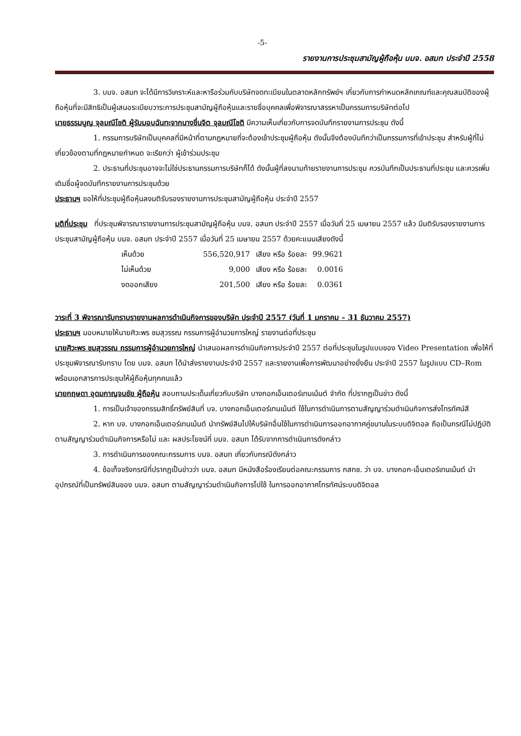-5-
รายงานการประชุมสามัญผู้ถือหุ้น บมจ. อสมท ประจำปี 2558
3. บมจ. อสมท จะได้มีการวิเคราะห์และหารือร่วมกับบริษัทจดทะเบียนในตลาดหลักทรัพย์ฯ เกี่ยวกับการกำหนดหลักเกณฑ์และคุณสมบัติของผู้ถือหุ้นที่จะมีสิทธิเป็นผู้เสนอระเบียบวาระการประชุมสามัญผู้ถือหุ้นและรายชื่อบุคคลเพื่อพิจารณาสรรหาเป็นกรรมการบริษัทต่อไป
นายธรรมนูญ จุลมณีโชติ ผู้รับมอบฉันทะจากนางชื่นจิต จุลมณีโชติ มีความเห็นเกี่ยวกับการจดบันทึกรายงานการประชุม ดังนี้
1. กรรมการบริษัทเป็นบุคคลที่มีหน้าที่ตามกฎหมายที่จะต้องเข้าประชุมผู้ถือหุ้น ดังนั้นจึงต้องบันทึกว่าเป็นกรรมการที่เข้าประชุม สำหรับผู้ที่ไม่เกี่ยวข้องตามที่กฎหมายกำหนด จะเรียกว่า ผู้เข้าร่วมประชุม
2. ประธานที่ประชุมอาจจะไม่ใช่ประธานกรรมการบริษัทก็ได้ ดังนั้นผู้ที่ลงนามท้ายรายงานการประชุม ควรบันทึกเป็นประธานที่ประชุม และควรเพิ่มเติมชื่อผู้จดบันทึกรายงานการประชุมด้วย
ประธานฯ ขอให้ที่ประชุมผู้ถือหุ้นลงมติรับรองรายงานการประชุมสามัญผู้ถือหุ้น ประจำปี 2557
มติที่ประชุม ที่ประชุมพิจารณารายงานการประชุมสามัญผู้ถือหุ้น บมจ. อสมท ประจำปี 2557 เมื่อวันที่ 25 เมษายน 2557 แล้ว มีมติรับรองรายงานการประชุมสามัญผู้ถือหุ้น บมจ. อสมท ประจำปี 2557 เมื่อวันที่ 25 เมษายน 2557 ด้วยคะแนนเสียงดังนี้
| เห็นด้วย | 556,520,917 | เสียง หรือ ร้อยละ | 99.9621 |
| ไม่เห็นด้วย | 9,000 | เสียง หรือ ร้อยละ | 0.0016 |
| งดออกเสียง | 201,500 | เสียง หรือ ร้อยละ | 0.0361 |
วาระที่ 3 พิจารณารับทราบรายงานผลการดำเนินกิจการของบริษัท ประจำปี 2557 (วันที่ 1 มกราคม – 31 ธันวาคม 2557)
ประธานฯ มอบหมายให้นายศิวะพร ชมสุวรรณ กรรมการผู้อำนวยการใหญ่ รายงานต่อที่ประชุม
นายศิวะพร ชมสุวรรณ กรรมการผู้อำนวยการใหญ่ นำเสนอผลการดำเนินกิจการประจำปี 2557 ต่อที่ประชุมในรูปแบบของ Video Presentation เพื่อให้ที่ประชุมพิจารณารับทราบ โดย บมจ. อสมท ได้นำส่งรายงานประจำปี 2557 และรายงานเพื่อการพัฒนาอย่างยั่งยืน ประจำปี 2557 ในรูปแบบ CD–Rom พร้อมเอกสารการประชุมให้ผู้ถือหุ้นทุกคนแล้ว
นายกฤษดา อุดมกาญจนชัย ผู้ถือหุ้น สอบถามประเด็นเกี่ยวกับบริษัท บางกอกเอ็นเตอร์เทนเม้นต์ จำกัด ที่ปรากฏเป็นข่าว ดังนี้
1. การเป็นเจ้าของกรรมสิทธิ์ทรัพย์สินที่ บจ. บางกอกเอ็นเตอร์เทนเม้นต์ ใช้ในการดำเนินการตามสัญญาร่วมดำเนินกิจการส่งโทรทัศน์สี
2. หาก บจ. บางกอกเอ็นเตอร์เทนเม้นต์ นำทรัพย์สินไปให้บริษัทอื่นใช้ในการดำเนินการออกอากาศคู่ขนานในระบบดิจิตอล ถือเป็นกรณีไม่ปฏิบัติตามสัญญาร่วมดำเนินกิจการหรือไม่ และ ผลประโยชน์ที่ บมจ. อสมท ได้รับจากการดำเนินการดังกล่าว
3. การดำเนินการของคณะกรรมการ บมจ. อสมท เกี่ยวกับกรณีดังกล่าว
4. ข้อเท็จจริงกรณีที่ปรากฏเป็นข่าวว่า บมจ. อสมท มีหนังสือร้องเรียนต่อคณะกรรมการ กสทช. ว่า บจ. บางกอก-เอ็นเตอร์เทนเม้นต์ นำอุปกรณ์ที่เป็นทรัพย์สินของ บมจ. อสมท ตามสัญญาร่วมดำเนินกิจการไปใช้ ในการออกอากาศโทรทัศน์ระบบดิจิตอล